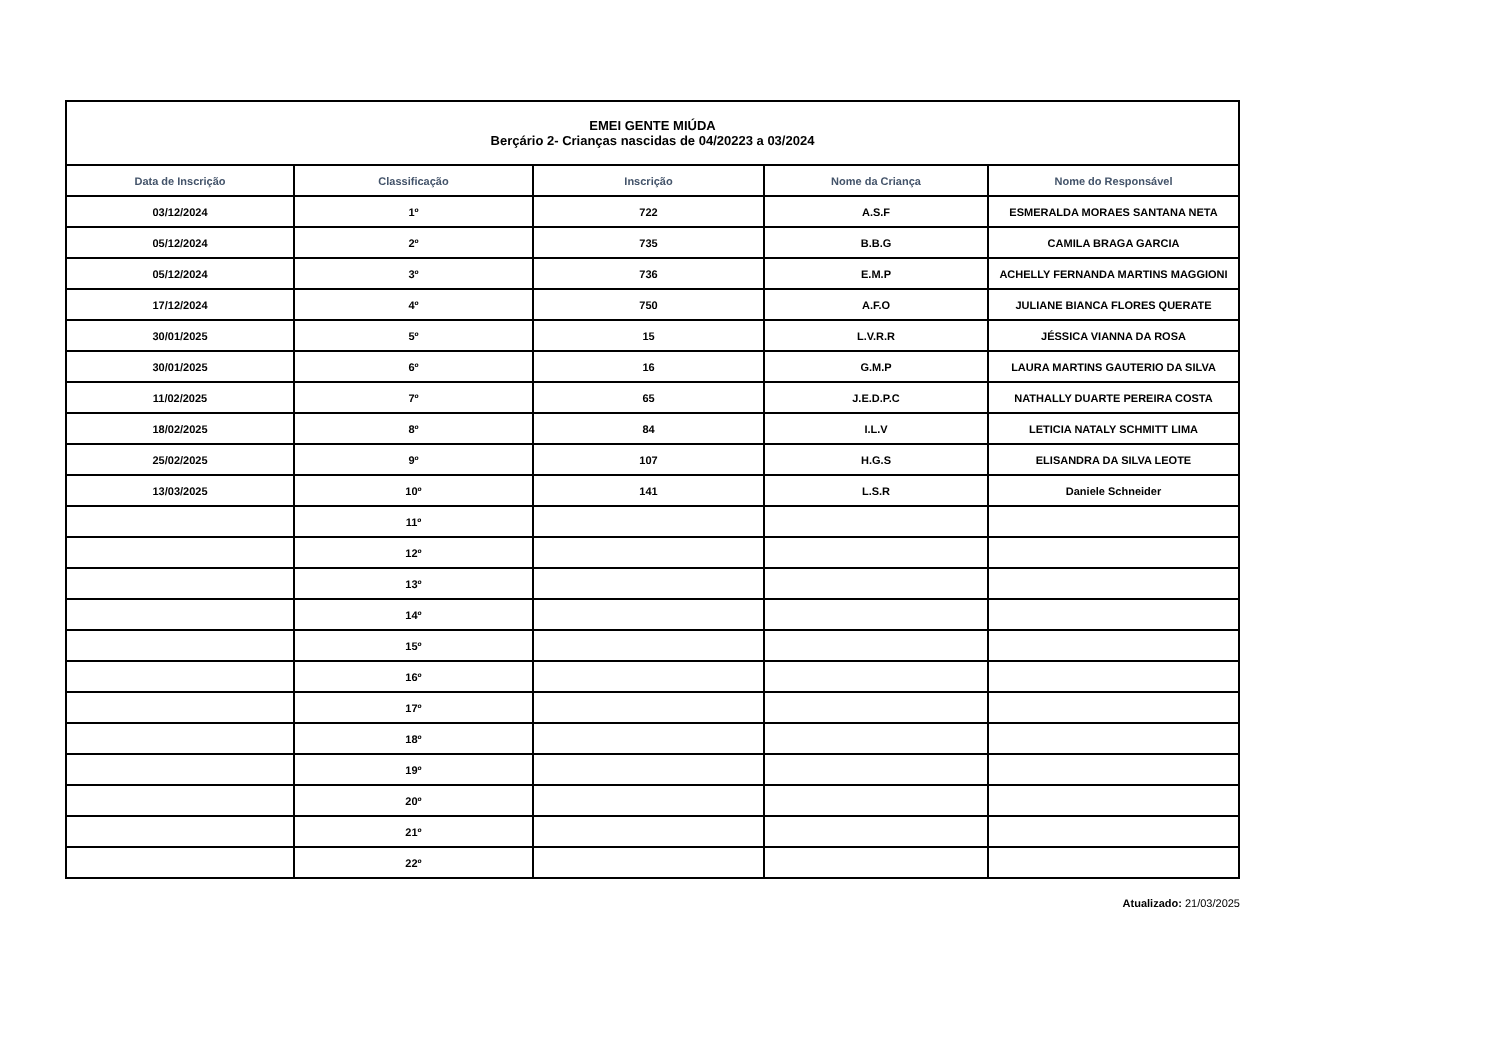| EMEI GENTE MIÚDA Berçário 2- Crianças nascidas de 04/20223 a 03/2024 | | | | |
| --- | --- | --- | --- | --- |
| Data de Inscrição | Classificação | Inscrição | Nome da Criança | Nome do Responsável |
| 03/12/2024 | 1º | 722 | A.S.F | ESMERALDA MORAES SANTANA NETA |
| 05/12/2024 | 2º | 735 | B.B.G | CAMILA BRAGA GARCIA |
| 05/12/2024 | 3º | 736 | E.M.P | ACHELLY FERNANDA MARTINS MAGGIONI |
| 17/12/2024 | 4º | 750 | A.F.O | JULIANE BIANCA FLORES QUERATE |
| 30/01/2025 | 5º | 15 | L.V.R.R | JÉSSICA VIANNA DA ROSA |
| 30/01/2025 | 6º | 16 | G.M.P | LAURA MARTINS GAUTERIO DA SILVA |
| 11/02/2025 | 7º | 65 | J.E.D.P.C | NATHALLY DUARTE PEREIRA COSTA |
| 18/02/2025 | 8º | 84 | I.L.V | LETICIA NATALY SCHMITT LIMA |
| 25/02/2025 | 9º | 107 | H.G.S | ELISANDRA DA SILVA LEOTE |
| 13/03/2025 | 10º | 141 | L.S.R | Daniele Schneider |
| | 11º | | | |
| | 12º | | | |
| | 13º | | | |
| | 14º | | | |
| | 15º | | | |
| | 16º | | | |
| | 17º | | | |
| | 18º | | | |
| | 19º | | | |
| | 20º | | | |
| | 21º | | | |
| | 22º | | | |
Atualizado: 21/03/2025